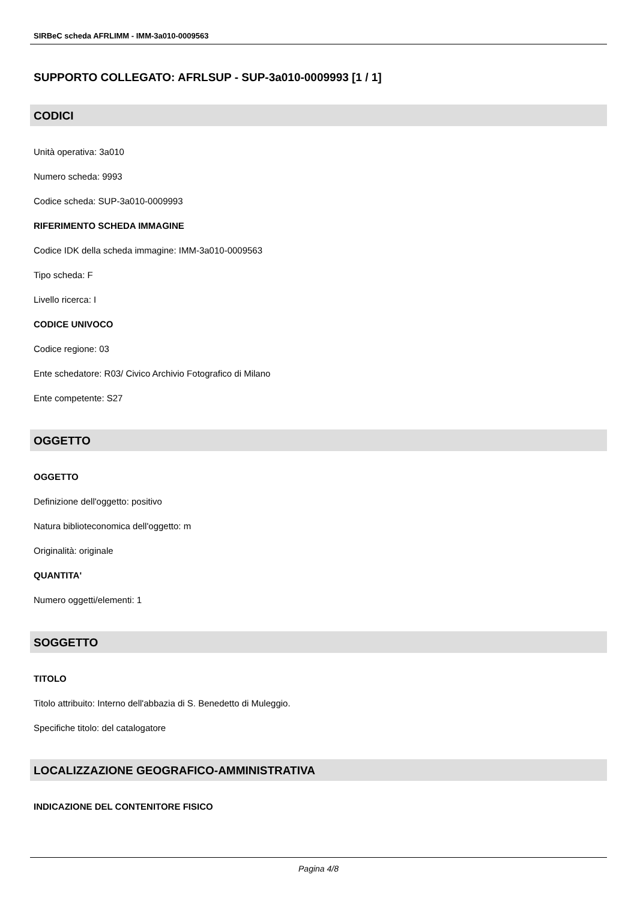SIRBeC scheda AFRLIMM - IMM-3a010-0009563
SUPPORTO COLLEGATO: AFRLSUP - SUP-3a010-0009993 [1 / 1]
CODICI
Unità operativa: 3a010
Numero scheda: 9993
Codice scheda: SUP-3a010-0009993
RIFERIMENTO SCHEDA IMMAGINE
Codice IDK della scheda immagine: IMM-3a010-0009563
Tipo scheda: F
Livello ricerca: I
CODICE UNIVOCO
Codice regione: 03
Ente schedatore: R03/ Civico Archivio Fotografico di Milano
Ente competente: S27
OGGETTO
OGGETTO
Definizione dell'oggetto: positivo
Natura biblioteconomica dell'oggetto: m
Originalità: originale
QUANTITA'
Numero oggetti/elementi: 1
SOGGETTO
TITOLO
Titolo attribuito: Interno dell'abbazia di S. Benedetto di Muleggio.
Specifiche titolo: del catalogatore
LOCALIZZAZIONE GEOGRAFICO-AMMINISTRATIVA
INDICAZIONE DEL CONTENITORE FISICO
Pagina 4/8